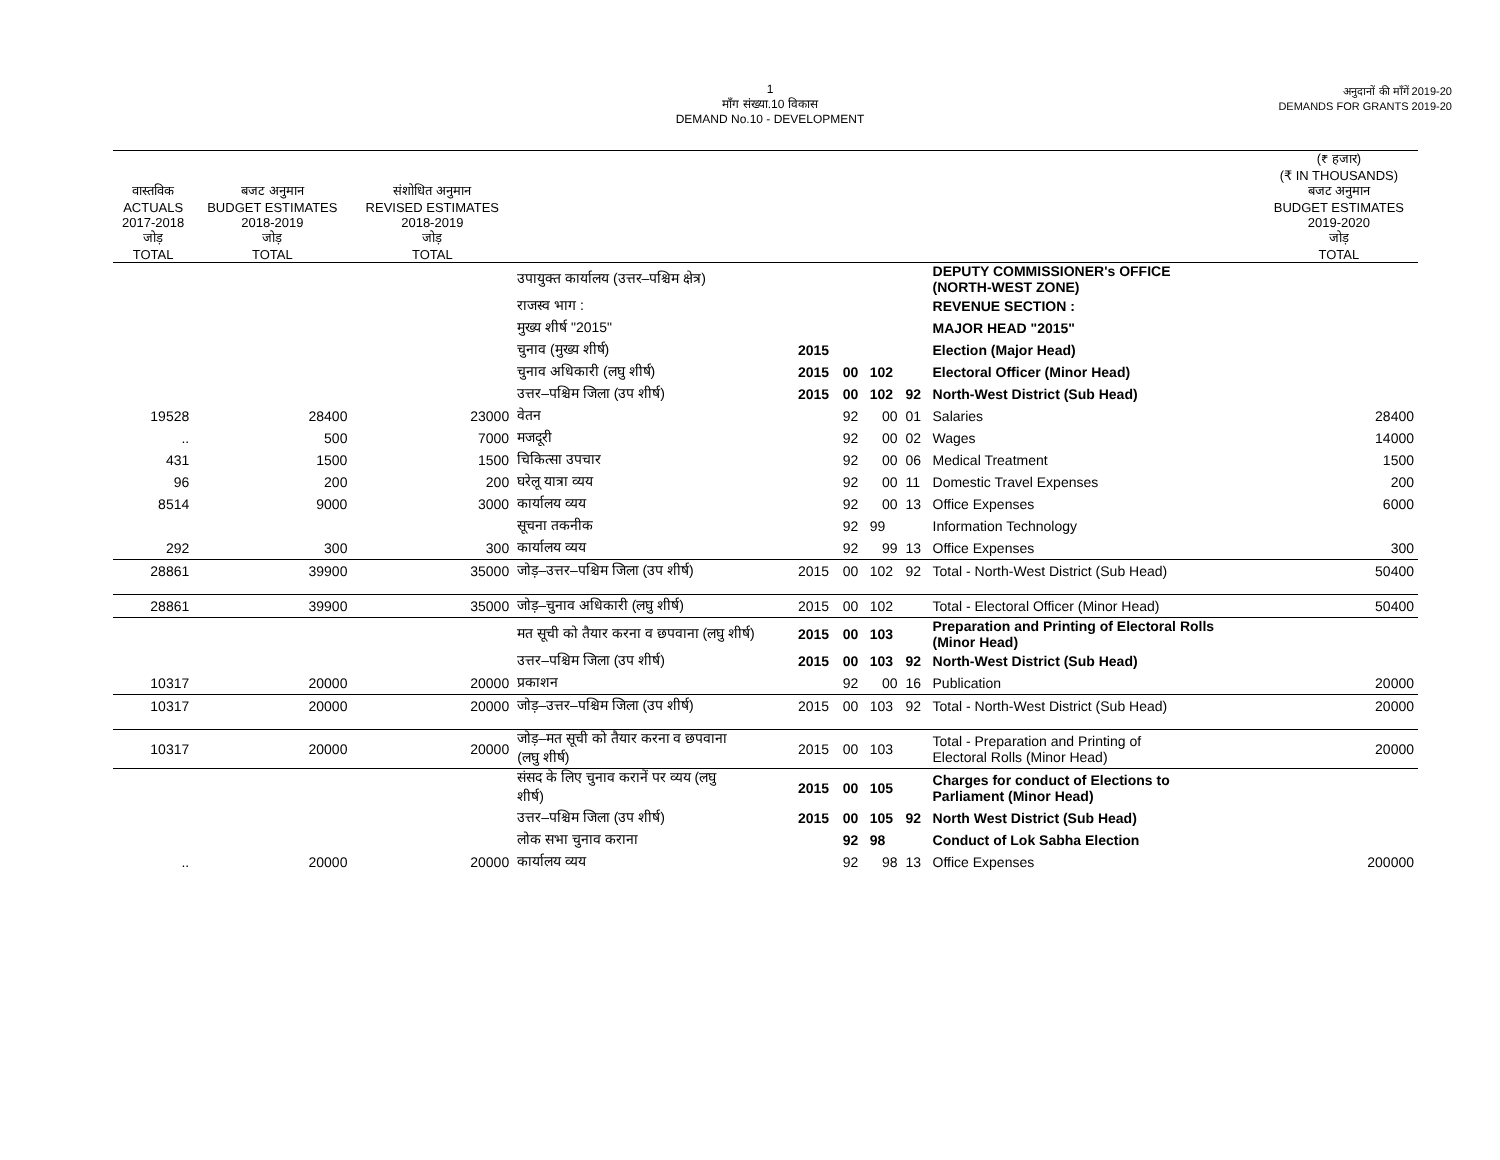1
माँग संख्या.10 विकास
DEMAND No.10 - DEVELOPMENT
अनुदानों की माँगें 2019-20
DEMANDS FOR GRANTS 2019-20
| | | | | | | | | | (₹ हजार) (₹ IN THOUSANDS) |
| --- | --- | --- | --- | --- | --- | --- | --- | --- | --- |
| वास्तविक ACTUALS 2017-2018 जोड़ TOTAL | बजट अनुमान BUDGET ESTIMATES 2018-2019 जोड़ TOTAL | संशोधित अनुमान REVISED ESTIMATES 2018-2019 जोड़ TOTAL | | | | | | | बजट अनुमान BUDGET ESTIMATES 2019-2020 जोड़ TOTAL |
| | | | उपायुक्त कार्यालय (उत्तर–पश्चिम क्षेत्र) | | | | | DEPUTY COMMISSIONER's OFFICE (NORTH-WEST ZONE) | |
| | | | राजस्व भाग : | | | | | REVENUE SECTION : | |
| | | | मुख्य शीर्ष "2015" | | | | | MAJOR HEAD "2015" | |
| | | | चुनाव (मुख्य शीर्ष) | 2015 | | | | Election (Major Head) | |
| | | | चुनाव अधिकारी (लघु शीर्ष) | 2015 | 00 | 102 | | Electoral Officer (Minor Head) | |
| | | | उत्तर–पश्चिम जिला (उप शीर्ष) | 2015 | 00 | 102 | 92 | North-West District (Sub Head) | |
| 19528 | 28400 | 23000 | वेतन | | 92 | 00 | 01 | Salaries | 28400 |
| .. | 500 | 7000 | मजदूरी | | 92 | 00 | 02 | Wages | 14000 |
| 431 | 1500 | 1500 | चिकित्सा उपचार | | 92 | 00 | 06 | Medical Treatment | 1500 |
| 96 | 200 | 200 | घरेलू यात्रा व्यय | | 92 | 00 | 11 | Domestic Travel Expenses | 200 |
| 8514 | 9000 | 3000 | कार्यालय व्यय | | 92 | 00 | 13 | Office Expenses | 6000 |
| | | | सूचना तकनीक | | 92 | 99 | | Information Technology | |
| 292 | 300 | 300 | कार्यालय व्यय | | 92 | 99 | 13 | Office Expenses | 300 |
| 28861 | 39900 | 35000 | जोड़–उत्तर–पश्चिम जिला (उप शीर्ष) | 2015 | 00 | 102 | 92 | Total - North-West District (Sub Head) | 50400 |
| 28861 | 39900 | 35000 | जोड़–चुनाव अधिकारी (लघु शीर्ष) | 2015 | 00 | 102 | | Total - Electoral Officer (Minor Head) | 50400 |
| | | | मत सूची को तैयार करना व छपवाना (लघु शीर्ष) | 2015 | 00 | 103 | | Preparation and Printing of Electoral Rolls (Minor Head) | |
| | | | उत्तर–पश्चिम जिला (उप शीर्ष) | 2015 | 00 | 103 | 92 | North-West District (Sub Head) | |
| 10317 | 20000 | 20000 | प्रकाशन | | 92 | 00 | 16 | Publication | 20000 |
| 10317 | 20000 | 20000 | जोड़–उत्तर–पश्चिम जिला (उप शीर्ष) | 2015 | 00 | 103 | 92 | Total - North-West District (Sub Head) | 20000 |
| 10317 | 20000 | 20000 | जोड़–मत सूची को तैयार करना व छपवाना (लघु शीर्ष) | 2015 | 00 | 103 | | Total - Preparation and Printing of Electoral Rolls (Minor Head) | 20000 |
| | | | संसद के लिए चुनाव करानें पर व्यय (लघु शीर्ष) | 2015 | 00 | 105 | | Charges for conduct of Elections to Parliament (Minor Head) | |
| | | | उत्तर–पश्चिम जिला (उप शीर्ष) | 2015 | 00 | 105 | 92 | North West District (Sub Head) | |
| | | | लोक सभा चुनाव कराना | | 92 | 98 | | Conduct of Lok Sabha Election | |
| .. | 20000 | 20000 | कार्यालय व्यय | | 92 | 98 | 13 | Office Expenses | 200000 |